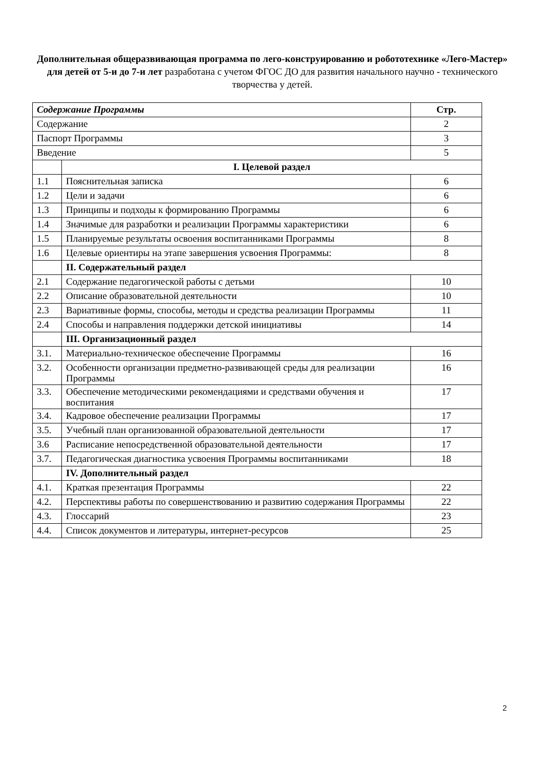Дополнительная общеразвивающая программа по лего-конструированию и робототехнике «Лего-Мастер» для детей от 5-и до 7-и лет разработана с учетом ФГОС ДО для развития начального научно - технического творчества у детей.
| Содержание Программы | | Стр. |
| --- | --- | --- |
| Содержание | | 2 |
| Паспорт Программы | | 3 |
| Введение | | 5 |
| | I. Целевой раздел | |
| 1.1 | Пояснительная записка | 6 |
| 1.2 | Цели и задачи | 6 |
| 1.3 | Принципы и подходы к формированию Программы | 6 |
| 1.4 | Значимые для разработки и реализации Программы характеристики | 6 |
| 1.5 | Планируемые результаты освоения воспитанниками Программы | 8 |
| 1.6 | Целевые ориентиры на этапе завершения усвоения Программы: | 8 |
| | II. Содержательный раздел | |
| 2.1 | Содержание педагогической работы с детьми | 10 |
| 2.2 | Описание образовательной деятельности | 10 |
| 2.3 | Вариативные формы, способы, методы и средства реализации Программы | 11 |
| 2.4 | Способы и направления поддержки детской инициативы | 14 |
| | III. Организационный раздел | |
| 3.1. | Материально-техническое обеспечение Программы | 16 |
| 3.2. | Особенности организации предметно-развивающей среды для реализации Программы | 16 |
| 3.3. | Обеспечение методическими рекомендациями и средствами обучения и воспитания | 17 |
| 3.4. | Кадровое обеспечение реализации Программы | 17 |
| 3.5. | Учебный план организованной образовательной деятельности | 17 |
| 3.6 | Расписание непосредственной образовательной деятельности | 17 |
| 3.7. | Педагогическая диагностика усвоения Программы воспитанниками | 18 |
| | IV. Дополнительный раздел | |
| 4.1. | Краткая презентация Программы | 22 |
| 4.2. | Перспективы работы по совершенствованию и развитию содержания Программы | 22 |
| 4.3. | Глоссарий | 23 |
| 4.4. | Список документов и литературы, интернет-ресурсов | 25 |
2